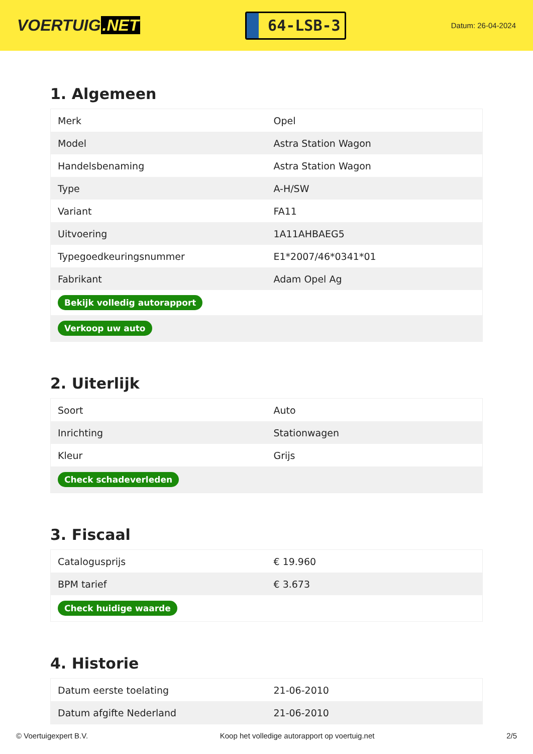VOERTUIG.NET
64-LSB-3
Datum: 26-04-2024
1. Algemeen
| Merk | Opel |
| Model | Astra Station Wagon |
| Handelsbenaming | Astra Station Wagon |
| Type | A-H/SW |
| Variant | FA11 |
| Uitvoering | 1A11AHBAEG5 |
| Typegoedkeuringsnummer | E1*2007/46*0341*01 |
| Fabrikant | Adam Opel Ag |
| Bekijk volledig autorapport | |
| Verkoop uw auto | |
2. Uiterlijk
| Soort | Auto |
| Inrichting | Stationwagen |
| Kleur | Grijs |
| Check schadeverleden | |
3. Fiscaal
| Catalogusprijs | € 19.960 |
| BPM tarief | € 3.673 |
| Check huidige waarde | |
4. Historie
| Datum eerste toelating | 21-06-2010 |
| Datum afgifte Nederland | 21-06-2010 |
© Voertuigexpert B.V. Koop het volledige autorapport op voertuig.net 2/5